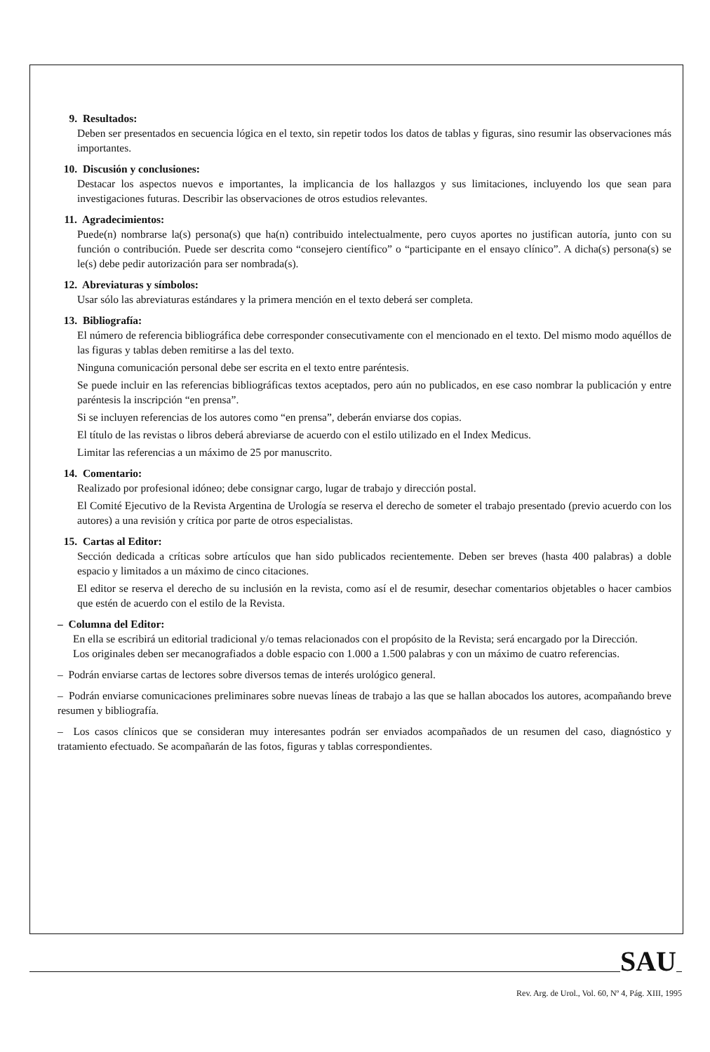9. Resultados:
Deben ser presentados en secuencia lógica en el texto, sin repetir todos los datos de tablas y figuras, sino resumir las observaciones más importantes.
10. Discusión y conclusiones:
Destacar los aspectos nuevos e importantes, la implicancia de los hallazgos y sus limitaciones, incluyendo los que sean para investigaciones futuras. Describir las observaciones de otros estudios relevantes.
11. Agradecimientos:
Puede(n) nombrarse la(s) persona(s) que ha(n) contribuido intelectualmente, pero cuyos aportes no justifican autoría, junto con su función o contribución. Puede ser descrita como “consejero científico” o “participante en el ensayo clínico”. A dicha(s) persona(s) se le(s) debe pedir autorización para ser nombrada(s).
12. Abreviaturas y símbolos:
Usar sólo las abreviaturas estándares y la primera mención en el texto deberá ser completa.
13. Bibliografía:
El número de referencia bibliográfica debe corresponder consecutivamente con el mencionado en el texto. Del mismo modo aquéllos de las figuras y tablas deben remitirse a las del texto.
Ninguna comunicación personal debe ser escrita en el texto entre paréntesis.
Se puede incluir en las referencias bibliográficas textos aceptados, pero aún no publicados, en ese caso nombrar la publicación y entre paréntesis la inscripción “en prensa”.
Si se incluyen referencias de los autores como “en prensa”, deberán enviarse dos copias.
El título de las revistas o libros deberá abreviarse de acuerdo con el estilo utilizado en el Index Medicus.
Limitar las referencias a un máximo de 25 por manuscrito.
14. Comentario:
Realizado por profesional idóneo; debe consignar cargo, lugar de trabajo y dirección postal.
El Comité Ejecutivo de la Revista Argentina de Urología se reserva el derecho de someter el trabajo presentado (previo acuerdo con los autores) a una revisión y crítica por parte de otros especialistas.
15. Cartas al Editor:
Sección dedicada a críticas sobre artículos que han sido publicados recientemente. Deben ser breves (hasta 400 palabras) a doble espacio y limitados a un máximo de cinco citaciones.
El editor se reserva el derecho de su inclusión en la revista, como así el de resumir, desechar comentarios objetables o hacer cambios que estén de acuerdo con el estilo de la Revista.
– Columna del Editor:
En ella se escribirá un editorial tradicional y/o temas relacionados con el propósito de la Revista; será encargado por la Dirección.
Los originales deben ser mecanografiados a doble espacio con 1.000 a 1.500 palabras y con un máximo de cuatro referencias.
– Podrán enviarse cartas de lectores sobre diversos temas de interés urológico general.
– Podrán enviarse comunicaciones preliminares sobre nuevas líneas de trabajo a las que se hallan abocados los autores, acompañando breve resumen y bibliografía.
– Los casos clínicos que se consideran muy interesantes podrán ser enviados acompañados de un resumen del caso, diagnóstico y tratamiento efectuado. Se acompañarán de las fotos, figuras y tablas correspondientes.
SAU
Rev. Arg. de Urol., Vol. 60, Nº 4, Pág. XIII, 1995